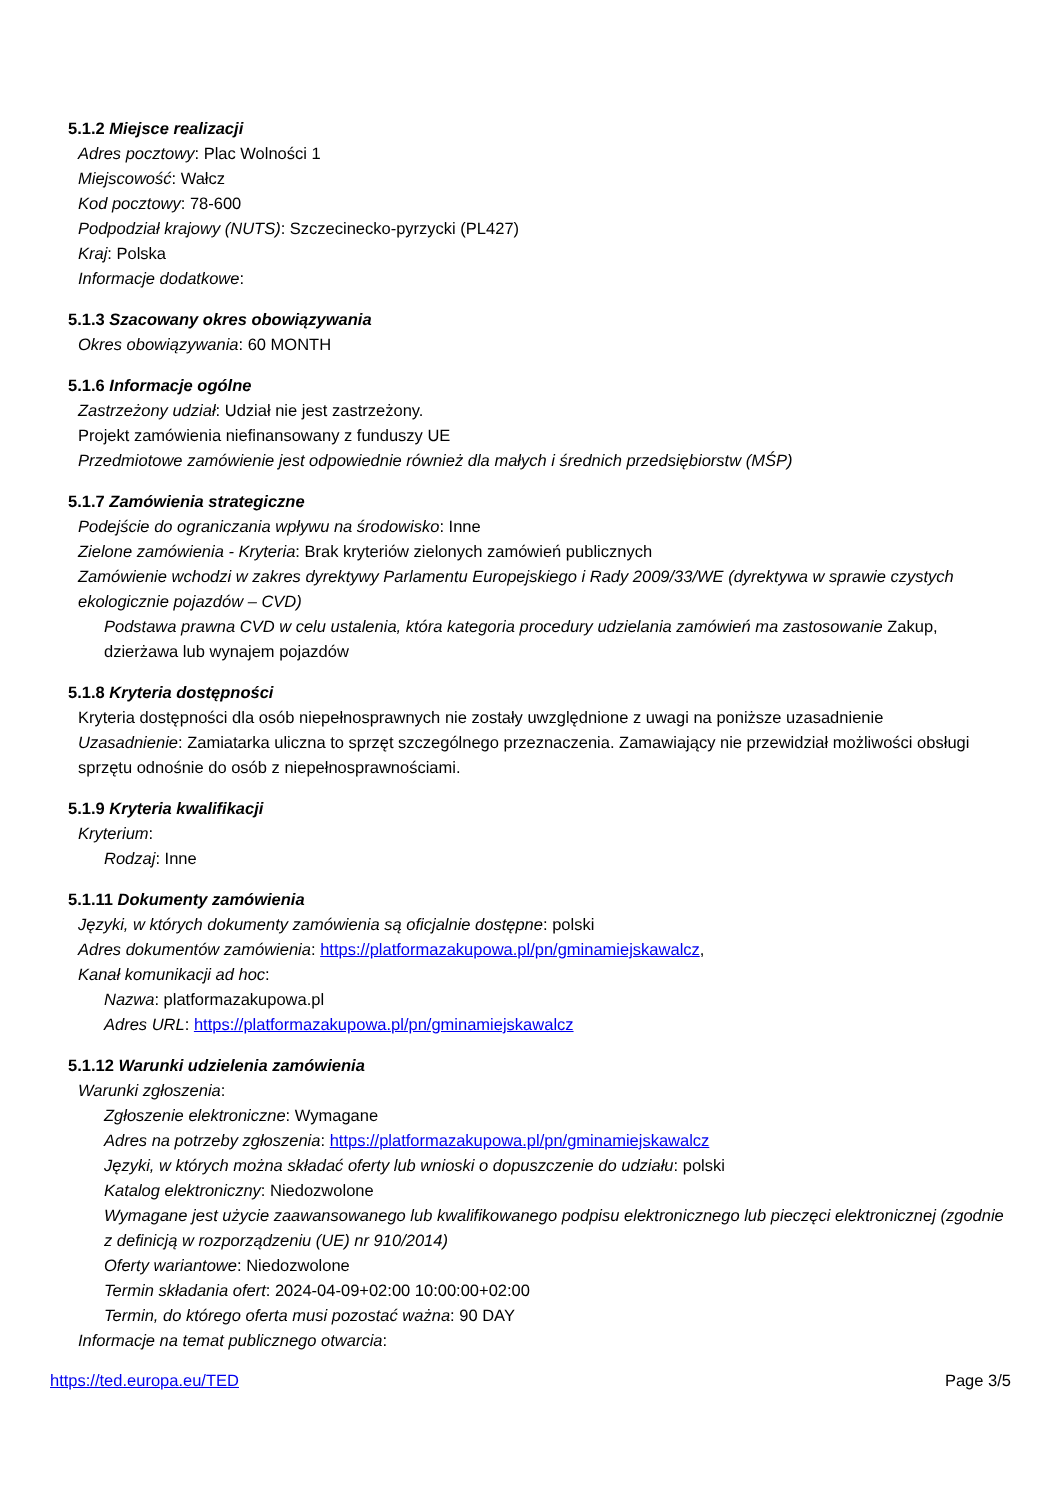5.1.2 Miejsce realizacji
Adres pocztowy: Plac Wolności 1
Miejscowość: Wałcz
Kod pocztowy: 78-600
Podpodział krajowy (NUTS): Szczecinecko-pyrzycki (PL427)
Kraj: Polska
Informacje dodatkowe:
5.1.3 Szacowany okres obowiązywania
Okres obowiązywania: 60 MONTH
5.1.6 Informacje ogólne
Zastrzeżony udział: Udział nie jest zastrzeżony.
Projekt zamówienia niefinansowany z funduszy UE
Przedmiotowe zamówienie jest odpowiednie również dla małych i średnich przedsiębiorstw (MŚP)
5.1.7 Zamówienia strategiczne
Podejście do ograniczania wpływu na środowisko: Inne
Zielone zamówienia - Kryteria: Brak kryteriów zielonych zamówień publicznych
Zamówienie wchodzi w zakres dyrektywy Parlamentu Europejskiego i Rady 2009/33/WE (dyrektywa w sprawie czystych ekologicznie pojazdów – CVD)
Podstawa prawna CVD w celu ustalenia, która kategoria procedury udzielania zamówień ma zastosowanie Zakup, dzierżawa lub wynajem pojazdów
5.1.8 Kryteria dostępności
Kryteria dostępności dla osób niepełnosprawnych nie zostały uwzględnione z uwagi na poniższe uzasadnienie
Uzasadnienie: Zamiatarka uliczna to sprzęt szczególnego przeznaczenia. Zamawiający nie przewidział możliwości obsługi sprzętu odnośnie do osób z niepełnosprawnościami.
5.1.9 Kryteria kwalifikacji
Kryterium:
Rodzaj: Inne
5.1.11 Dokumenty zamówienia
Języki, w których dokumenty zamówienia są oficjalnie dostępne: polski
Adres dokumentów zamówienia: https://platformazakupowa.pl/pn/gminamiejskawalcz,
Kanał komunikacji ad hoc:
Nazwa: platformazakupowa.pl
Adres URL: https://platformazakupowa.pl/pn/gminamiejskawalcz
5.1.12 Warunki udzielenia zamówienia
Warunki zgłoszenia:
Zgłoszenie elektroniczne: Wymagane
Adres na potrzeby zgłoszenia: https://platformazakupowa.pl/pn/gminamiejskawalcz
Języki, w których można składać oferty lub wnioski o dopuszczenie do udziału: polski
Katalog elektroniczny: Niedozwolone
Wymagane jest użycie zaawansowanego lub kwalifikowanego podpisu elektronicznego lub pieczęci elektronicznej (zgodnie z definicją w rozporządzeniu (UE) nr 910/2014)
Oferty wariantowe: Niedozwolone
Termin składania ofert: 2024-04-09+02:00 10:00:00+02:00
Termin, do którego oferta musi pozostać ważna: 90 DAY
Informacje na temat publicznego otwarcia:
https://ted.europa.eu/TED Page 3/5